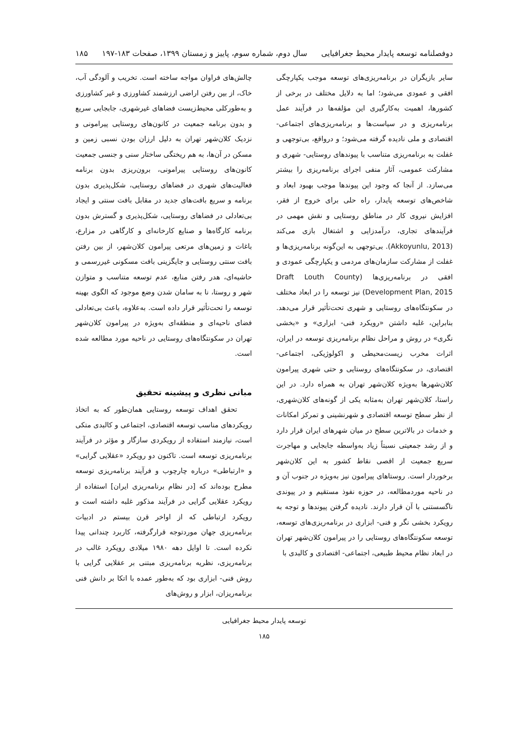دوفصلنامه توسعه پایدار محیط جغرافیایی سال دوم، شماره سوم، پاییز و زمستان ۱۳۹۹، صفحات ۱۸۳-۱۹۷ ۱۸۵
سایر بازیگران در برنامه‌ریزی‌های توسعه موجب یکپارچگی افقی و عمودی می‌شود؛ اما به دلایل مختلف در برخی از کشورها، اهمیت به‌کارگیری این مؤلفه‌ها در فرآیند عمل برنامه‌ریزی و در سیاست‌ها و برنامه‌ریزی‌های اجتماعی- اقتصادی و ملی نادیده گرفته می‌شود؛ و درواقع، بی‌توجهی و غفلت به برنامه‌ریزی متناسب با پیوندهای روستایی- شهری و مشارکت عمومی، آثار منفی اجرای برنامه‌ریزی را بیشتر می‌سازد. از آنجا که وجود این پیوندها موجب بهبود ابعاد و شاخص‌های توسعه پایدار، راه حلی برای خروج از فقر، افزایش نیروی کار در مناطق روستایی و نقش مهمی در فرآیندهای تجاری، درآمدزایی و اشتغال بازی می‌کند (Akkoyunlu, 2013). بی‌توجهی به این‌گونه برنامه‌ریزی‌ها و غفلت از مشارکت سازمان‌های مردمی و یکپارچگی عمودی و افقی در برنامه‌ریزی‌ها (Draft Louth County Development Plan, 2015) نیز توسعه را در ابعاد مختلف در سکونتگاه‌های روستایی و شهری تحت‌تأثیر قرار می‌دهد. بنابراین، غلبه داشتن «رویکرد فنی- ابزاری» و «بخشی نگری» در روش و مراحل نظام برنامه‌ریزی توسعه در ایران، اثرات مخرب زیست‌محیطی و اکولوژیکی، اجتماعی- اقتصادی، در سکونتگاه‌های روستایی و حتی شهری پیرامون کلان‌شهرها به‌ویژه کلان‌شهر تهران به همراه دارد. در این راستا، کلان‌شهر تهران به‌مثابه یکی از گونه‌های کلان‌شهری، از نظر سطح توسعه اقتصادی و شهرنشینی و تمرکز امکانات و خدمات در بالاترین سطح در میان شهرهای ایران قرار دارد و از رشد جمعیتی نسبتاً زیاد به‌واسطه جابجایی و مهاجرت سریع جمعیت از اقصی نقاط کشور به این کلان‌شهر برخوردار است. روستاهای پیرامون نیز به‌ویژه در جنوب آن و در ناحیه موردمطالعه، در حوزه نفوذ مستقیم و در پیوندی ناگسستنی با آن قرار دارند. نادیده گرفتن پیوندها و توجه به رویکرد بخشی نگر و فنی- ابزاری در برنامه‌ریزی‌های توسعه، توسعه سکونتگاه‌های روستایی را در پیرامون کلان‌شهر تهران در ابعاد نظام محیط طبیعی، اجتماعی- اقتصادی و کالبدی با
چالش‌های فراوان مواجه ساخته است. تخریب و آلودگی آب، خاک، از بین رفتن اراضی ارزشمند کشاورزی و غیر کشاورزی و به‌طورکلی محیط‌زیست فضاهای غیرشهری، جابجایی سریع و بدون برنامه جمعیت در کانون‌های روستایی پیرامونی و نزدیک کلان‌شهر تهران به دلیل ارزان بودن نسبی زمین و مسکن در آن‌ها، به هم ریختگی ساختار سنی و جنسی جمعیت کانون‌های روستایی پیرامونی، برون‌ریزی بدون برنامه فعالیت‌های شهری در فضاهای روستایی، شکل‌پذیری بدون برنامه و سریع بافت‌های جدید در مقابل بافت سنتی و ایجاد بی‌تعادلی در فضاهای روستایی، شکل‌پذیری و گسترش بدون برنامه کارگاه‌ها و صنایع کارخانه‌ای و کارگاهی در مزارع، باغات و زمین‌های مرتعی پیرامون کلان‌شهر، از بین رفتن بافت سنتی روستایی و جایگزینی بافت مسکونی غیررسمی و حاشیه‌ای، هدر رفتن منابع، عدم توسعه متناسب و متوازن شهر و روستا، نا به سامان شدن وضع موجود که الگوی بهینه توسعه را تحت‌تأثیر قرار داده است. به‌علاوه، باعث بی‌تعادلی فضای ناحیه‌ای و منطقه‌ای به‌ویژه در پیرامون کلان‌شهر تهران در سکونتگاه‌های روستایی در ناحیه مورد مطالعه شده است.
مبانی نظری و پیشینه تحقیق
تحقق اهداف توسعه روستایی همان‌طور که به اتخاذ رویکردهای مناسب توسعه اقتصادی، اجتماعی و کالبدی متکی است، نیازمند استفاده از رویکردی سازگار و مؤثر در فرآیند برنامه‌ریزی توسعه است. تاکنون دو رویکرد «عقلایی گرایی» و «ارتباطی» درباره چارچوب و فرآیند برنامه‌ریزی توسعه مطرح بوده‌اند که [در نظام برنامه‌ریزی ایران] استفاده از رویکرد عقلایی گرایی در فرآیند مذکور غلبه داشته است و رویکرد ارتباطی که از اواخر قرن بیستم در ادبیات برنامه‌ریزی جهان موردتوجه قرارگرفته، کاربرد چندانی پیدا نکرده است. تا اوایل دهه ۱۹۸۰ میلادی رویکرد غالب در برنامه‌ریزی، نظریه برنامه‌ریزی مبتنی بر عقلایی گرایی با روش فنی- ابزاری بود که به‌طور عمده با اتکا بر دانش فنی برنامه‌ریزان، ابزار و روش‌های
توسعه پایدار محیط جغرافیایی
۱۸۵